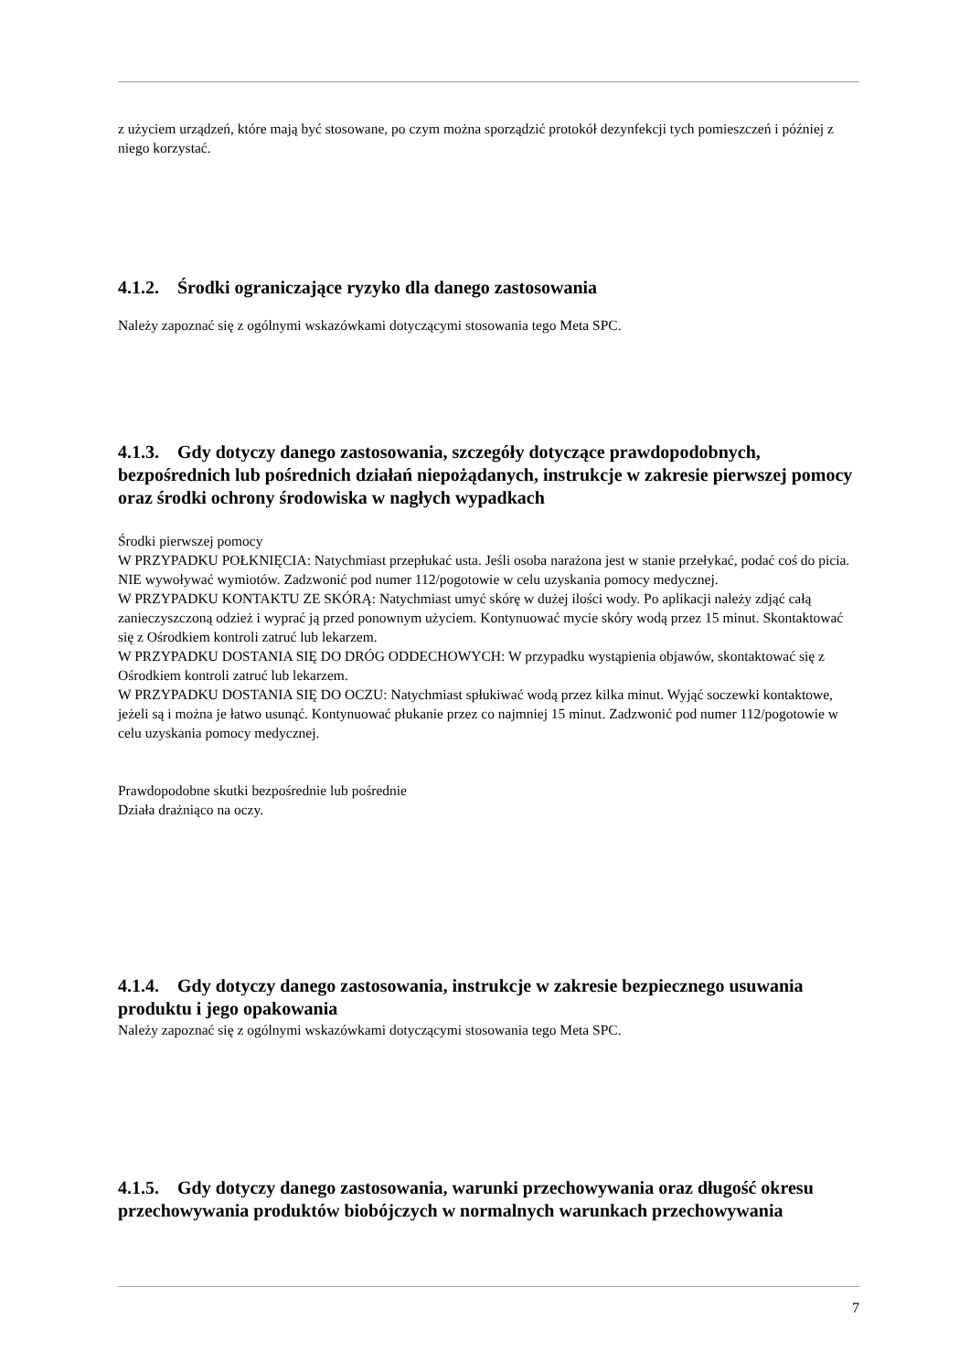z użyciem urządzeń, które mają być stosowane, po czym można sporządzić protokół dezynfekcji tych pomieszczeń i później z niego korzystać.
4.1.2. Środki ograniczające ryzyko dla danego zastosowania
Należy zapoznać się z ogólnymi wskazówkami dotyczącymi stosowania tego Meta SPC.
4.1.3. Gdy dotyczy danego zastosowania, szczegóły dotyczące prawdopodobnych, bezpośrednich lub pośrednich działań niepożądanych, instrukcje w zakresie pierwszej pomocy oraz środki ochrony środowiska w nagłych wypadkach
Środki pierwszej pomocy
W PRZYPADKU POŁKNIĘCIA: Natychmiast przepłukać usta. Jeśli osoba narażona jest w stanie przełykać, podać coś do picia. NIE wywoływać wymiotów. Zadzwonić pod numer 112/pogotowie w celu uzyskania pomocy medycznej.
W PRZYPADKU KONTAKTU ZE SKÓRĄ: Natychmiast umyć skórę w dużej ilości wody. Po aplikacji należy zdjąć całą zanieczyszczoną odzież i wyprać ją przed ponownym użyciem. Kontynuować mycie skóry wodą przez 15 minut. Skontaktować się z Ośrodkiem kontroli zatruć lub lekarzem.
W PRZYPADKU DOSTANIA SIĘ DO DRÓG ODDECHOWYCH: W przypadku wystąpienia objawów, skontaktować się z Ośrodkiem kontroli zatruć lub lekarzem.
W PRZYPADKU DOSTANIA SIĘ DO OCZU: Natychmiast spłukiwać wodą przez kilka minut. Wyjąć soczewki kontaktowe, jeżeli są i można je łatwo usunąć. Kontynuować płukanie przez co najmniej 15 minut. Zadzwonić pod numer 112/pogotowie w celu uzyskania pomocy medycznej.
Prawdopodobne skutki bezpośrednie lub pośrednie
Działa drażniąco na oczy.
4.1.4. Gdy dotyczy danego zastosowania, instrukcje w zakresie bezpiecznego usuwania produktu i jego opakowania
Należy zapoznać się z ogólnymi wskazówkami dotyczącymi stosowania tego Meta SPC.
4.1.5. Gdy dotyczy danego zastosowania, warunki przechowywania oraz długość okresu przechowywania produktów biobójczych w normalnych warunkach przechowywania
7